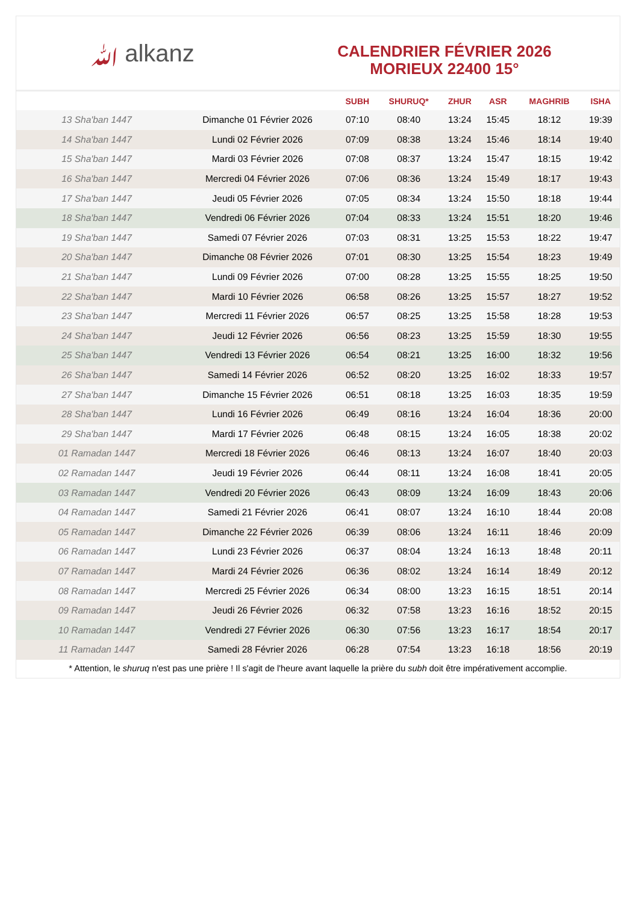ﷲ alkanz
CALENDRIER FÉVRIER 2026
MORIEUX 22400 15°
| | | SUBH | SHURUQ* | ZHUR | ASR | MAGHRIB | ISHA |
| --- | --- | --- | --- | --- | --- | --- | --- |
| 13 Sha'ban 1447 | Dimanche 01 Février 2026 | 07:10 | 08:40 | 13:24 | 15:45 | 18:12 | 19:39 |
| 14 Sha'ban 1447 | Lundi 02 Février 2026 | 07:09 | 08:38 | 13:24 | 15:46 | 18:14 | 19:40 |
| 15 Sha'ban 1447 | Mardi 03 Février 2026 | 07:08 | 08:37 | 13:24 | 15:47 | 18:15 | 19:42 |
| 16 Sha'ban 1447 | Mercredi 04 Février 2026 | 07:06 | 08:36 | 13:24 | 15:49 | 18:17 | 19:43 |
| 17 Sha'ban 1447 | Jeudi 05 Février 2026 | 07:05 | 08:34 | 13:24 | 15:50 | 18:18 | 19:44 |
| 18 Sha'ban 1447 | Vendredi 06 Février 2026 | 07:04 | 08:33 | 13:24 | 15:51 | 18:20 | 19:46 |
| 19 Sha'ban 1447 | Samedi 07 Février 2026 | 07:03 | 08:31 | 13:25 | 15:53 | 18:22 | 19:47 |
| 20 Sha'ban 1447 | Dimanche 08 Février 2026 | 07:01 | 08:30 | 13:25 | 15:54 | 18:23 | 19:49 |
| 21 Sha'ban 1447 | Lundi 09 Février 2026 | 07:00 | 08:28 | 13:25 | 15:55 | 18:25 | 19:50 |
| 22 Sha'ban 1447 | Mardi 10 Février 2026 | 06:58 | 08:26 | 13:25 | 15:57 | 18:27 | 19:52 |
| 23 Sha'ban 1447 | Mercredi 11 Février 2026 | 06:57 | 08:25 | 13:25 | 15:58 | 18:28 | 19:53 |
| 24 Sha'ban 1447 | Jeudi 12 Février 2026 | 06:56 | 08:23 | 13:25 | 15:59 | 18:30 | 19:55 |
| 25 Sha'ban 1447 | Vendredi 13 Février 2026 | 06:54 | 08:21 | 13:25 | 16:00 | 18:32 | 19:56 |
| 26 Sha'ban 1447 | Samedi 14 Février 2026 | 06:52 | 08:20 | 13:25 | 16:02 | 18:33 | 19:57 |
| 27 Sha'ban 1447 | Dimanche 15 Février 2026 | 06:51 | 08:18 | 13:25 | 16:03 | 18:35 | 19:59 |
| 28 Sha'ban 1447 | Lundi 16 Février 2026 | 06:49 | 08:16 | 13:24 | 16:04 | 18:36 | 20:00 |
| 29 Sha'ban 1447 | Mardi 17 Février 2026 | 06:48 | 08:15 | 13:24 | 16:05 | 18:38 | 20:02 |
| 01 Ramadan 1447 | Mercredi 18 Février 2026 | 06:46 | 08:13 | 13:24 | 16:07 | 18:40 | 20:03 |
| 02 Ramadan 1447 | Jeudi 19 Février 2026 | 06:44 | 08:11 | 13:24 | 16:08 | 18:41 | 20:05 |
| 03 Ramadan 1447 | Vendredi 20 Février 2026 | 06:43 | 08:09 | 13:24 | 16:09 | 18:43 | 20:06 |
| 04 Ramadan 1447 | Samedi 21 Février 2026 | 06:41 | 08:07 | 13:24 | 16:10 | 18:44 | 20:08 |
| 05 Ramadan 1447 | Dimanche 22 Février 2026 | 06:39 | 08:06 | 13:24 | 16:11 | 18:46 | 20:09 |
| 06 Ramadan 1447 | Lundi 23 Février 2026 | 06:37 | 08:04 | 13:24 | 16:13 | 18:48 | 20:11 |
| 07 Ramadan 1447 | Mardi 24 Février 2026 | 06:36 | 08:02 | 13:24 | 16:14 | 18:49 | 20:12 |
| 08 Ramadan 1447 | Mercredi 25 Février 2026 | 06:34 | 08:00 | 13:23 | 16:15 | 18:51 | 20:14 |
| 09 Ramadan 1447 | Jeudi 26 Février 2026 | 06:32 | 07:58 | 13:23 | 16:16 | 18:52 | 20:15 |
| 10 Ramadan 1447 | Vendredi 27 Février 2026 | 06:30 | 07:56 | 13:23 | 16:17 | 18:54 | 20:17 |
| 11 Ramadan 1447 | Samedi 28 Février 2026 | 06:28 | 07:54 | 13:23 | 16:18 | 18:56 | 20:19 |
* Attention, le shuruq n'est pas une prière ! Il s'agit de l'heure avant laquelle la prière du subh doit être impérativement accomplie.